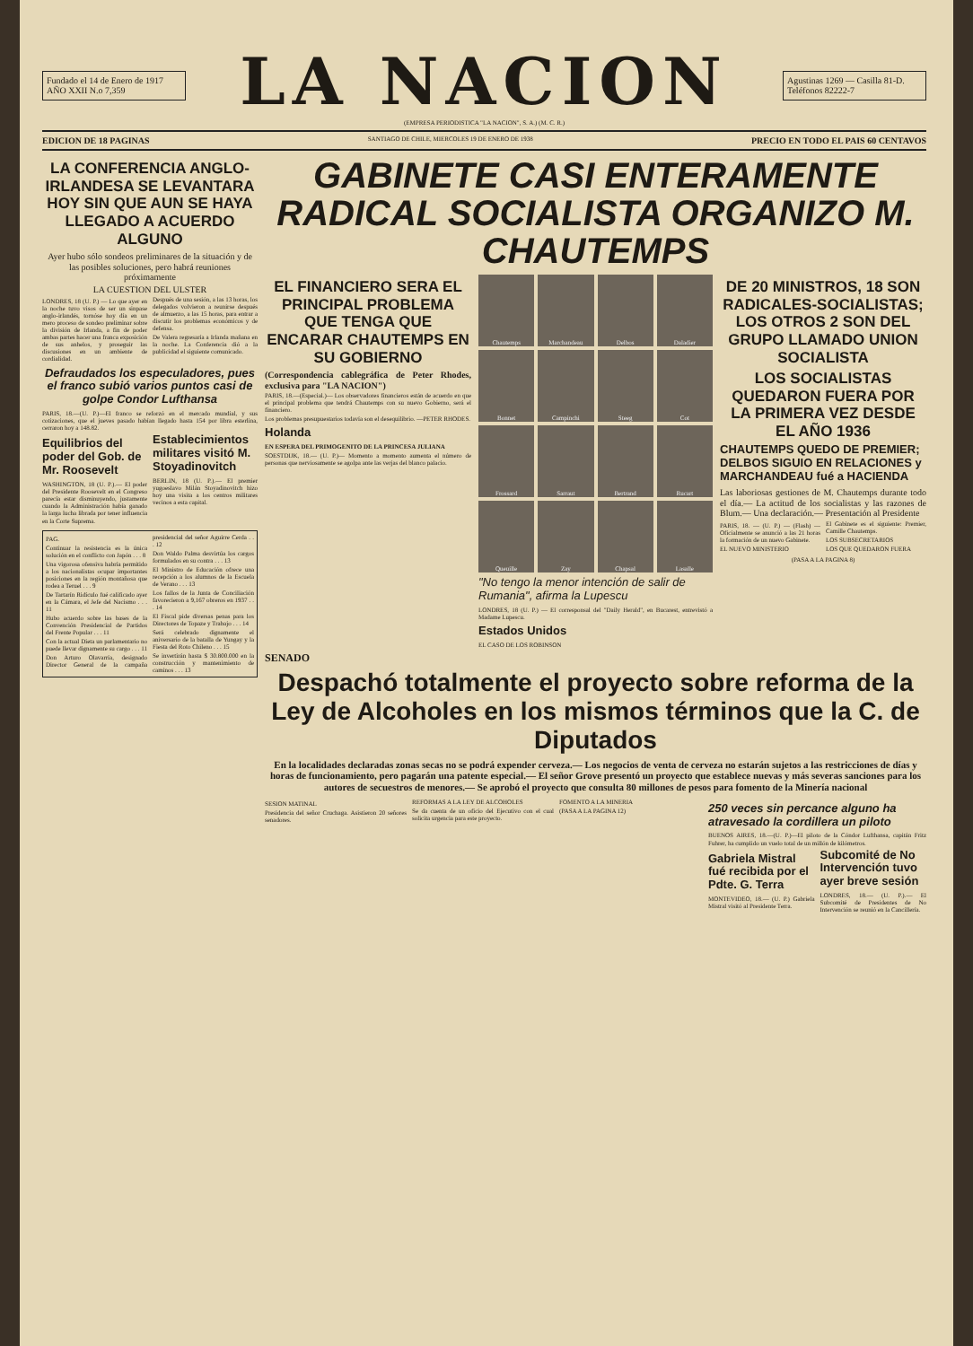Fundado el 14 de Enero de 1917
AÑO XXII N.o 7,359
LA NACION
(EMPRESA PERIODISTICA "LA NACION", S. A.) (M. C. R.)
Agustinas 1269 — Casilla 81-D.
Teléfonos 82222-7
EDICION DE 18 PAGINAS SANTIAGO DE CHILE, MIERCOLES 19 DE ENERO DE 1938 PRECIO EN TODO EL PAIS 60 CENTAVOS
LA CONFERENCIA ANGLO-IRLANDESA SE LEVANTARA HOY SIN QUE AUN SE HAYA LLEGADO A ACUERDO ALGUNO
Ayer hubo sólo sondeos preliminares de la situación y de las posibles soluciones, pero habrá reuniones próximamente
LA CUESTION DEL ULSTER
LONDRES, 18 (U. P.) — Lo que ayer en la noche tuvo visos de ser un sinpase anglo-irlandés, tornóse hoy día en un mero proceso de sondeo preliminar sobre la división de Irlanda, a fin de poder ambas partes hacer una franca exposición de sus anhelos, y proseguir las discusiones en un ambiente de cordialidad.
Después de una sesión, a las 13 horas, los delegados volvieron a reunirse después de almuerzo, a las 15 horas, para entrar a discutir los problemas económicos y de defensa.
De Valera regresaría a Irlanda mañana en la noche. La Conferencia dió a la publicidad el siguiente comunicado.
Defraudados los especuladores, pues el franco subió varios puntos casi de golpe Condor Lufthansa
PARIS, 18.—(U. P.)—El franco se reforzó en el mercado mundial, y sus cotizaciones, que el jueves pasado habían llegado hasta 154 por libra esterlina, cerraron hoy a 148.82.
Equilibrios del poder del Gob. de Mr. Roosevelt
WASHINGTON, 18 (U. P.).— El poder del Presidente Roosevelt en el Congreso parecía estar disminuyendo, justamente cuando la Administración había ganado la larga lucha librada por tener influencia en la Corte Suprema.
Establecimientos militares visitó M. Stoyadinovitch
BERLIN, 18 (U. P.).— El premier yugoeslavo Milán Stoyadinovitch hizo hoy una visita a los centros militares vecinos a esta capital.
PAG.
Continuar la resistencia es la única solución en el conflicto con Japón . . . 8
Una vigorosa ofensiva habría permitido a los nacionalistas ocupar importantes posiciones en la región montañosa que rodea a Teruel . . . 9
De Tartarín Ridículo fué calificado ayer en la Cámara, el Jefe del Nacismo . . . 11
Hubo acuerdo sobre las bases de la Convención Presidencial de Partidos del Frente Popular . . . 11
Con la actual Dieta un parlamentario no puede llevar dignamente su cargo . . . 11
Don Arturo Olavarría, designado Director General de la campaña presidencial del señor Aguirre Cerda . . . 12
Don Waldo Palma desvirtúa los cargos formulados en su contra . . . 13
El Ministro de Educación ofrece una recepción a los alumnos de la Escuela de Verano . . . 13
Los fallos de la Junta de Conciliación favorecieron a 9,167 obreros en 1937 . . . 14
El Fiscal pide diversas penas para los Directores de Topaze y Trabajo . . . 14
Será celebrado dignamente el aniversario de la batalla de Yungay y la Fiesta del Roto Chileno . . . 15
Se invertirán hasta $ 30.800.000 en la construcción y mantenimiento de caminos . . . 13
GABINETE CASI ENTERAMENTE RADICAL SOCIALISTA ORGANIZO M. CHAUTEMPS
EL FINANCIERO SERA EL PRINCIPAL PROBLEMA QUE TENGA QUE ENCARAR CHAUTEMPS EN SU GOBIERNO
(Correspondencia cablegráfica de Peter Rhodes, exclusiva para "LA NACION")
PARIS, 18.—(Especial.)— Los observadores financieros están de acuerdo en que el principal problema que tendrá Chautemps con su nuevo Gobierno, será el financiero.
Los problemas presupuestarios todavía son el desequilibrio. —PETER RHODES.
Holanda
EN ESPERA DEL PRIMOGENITO DE LA PRINCESA JULIANA
SOESTDIJK, 18.— (U. P.)— Momento a momento aumenta el número de personas que nerviosamente se agolpa ante las verjas del blanco palacio.
Chautemps
Marchandeau
Delbos
Daladier
Bonnet
Campinchi
Steeg
Cot
Frossard
Sarraut
Bertrand
Rucart
Queuille
Zay
Chapsal
Lasalle
"No tengo la menor intención de salir de Rumania", afirma la Lupescu
LONDRES, 18 (U. P.) — El corresponsal del "Daily Herald", en Bucarest, entrevistó a Madame Lupescu.
Estados Unidos
EL CASO DE LOS ROBINSON
DE 20 MINISTROS, 18 SON RADICALES-SOCIALISTAS; LOS OTROS 2 SON DEL GRUPO LLAMADO UNION SOCIALISTA
LOS SOCIALISTAS QUEDARON FUERA POR LA PRIMERA VEZ DESDE EL AÑO 1936
CHAUTEMPS QUEDO DE PREMIER; DELBOS SIGUIO EN RELACIONES y MARCHANDEAU fué a HACIENDA
Las laboriosas gestiones de M. Chautemps durante todo el día.— La actitud de los socialistas y las razones de Blum.— Una declaración.— Presentación al Presidente
PARIS, 18. — (U. P.) — (Flash) — Oficialmente se anunció a las 21 horas la formación de un nuevo Gabinete.
EL NUEVO MINISTERIO
El Gabinete es el siguiente: Premier, Camille Chautemps.
LOS SUBSECRETARIOS
LOS QUE QUEDARON FUERA
(PASA A LA PAGINA 8)
SENADO
Despachó totalmente el proyecto sobre reforma de la Ley de Alcoholes en los mismos términos que la C. de Diputados
En la localidades declaradas zonas secas no se podrá expender cerveza.— Los negocios de venta de cerveza no estarán sujetos a las restricciones de días y horas de funcionamiento, pero pagarán una patente especial.— El señor Grove presentó un proyecto que establece nuevas y más severas sanciones para los autores de secuestros de menores.— Se aprobó el proyecto que consulta 80 millones de pesos para fomento de la Minería nacional
SESION MATINAL
Presidencia del señor Cruchaga. Asistieron 20 señores senadores.
REFORMAS A LA LEY DE ALCOHOLES
Se da cuenta de un oficio del Ejecutivo con el cual solicita urgencia para este proyecto.
FOMENTO A LA MINERIA
(PASA A LA PAGINA 12)
250 veces sin percance alguno ha atravesado la cordillera un piloto
BUENOS AIRES, 18.—(U. P.)—El piloto de la Cóndor Lufthansa, capitán Fritz Fuhrer, ha cumplido un vuelo total de un millón de kilómetros.
Gabriela Mistral fué recibida por el Pdte. G. Terra
MONTEVIDEO, 18.— (U. P.) Gabriela Mistral visitó al Presidente Terra.
Subcomité de No Intervención tuvo ayer breve sesión
LONDRES, 18.— (U. P.).— El Subcomité de Presidentes de No Intervención se reunió en la Cancillería.